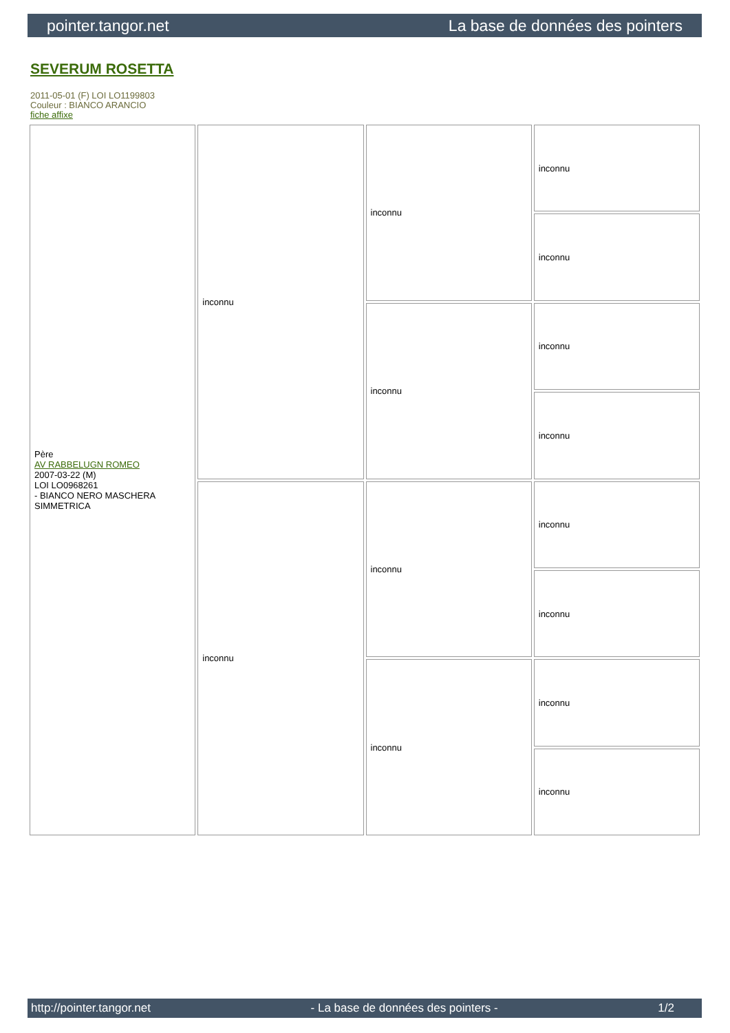pointer.tangor.net La base de données des pointers
SEVERUM ROSETTA
2011-05-01 (F) LOI LO1199803
Couleur : BIANCO ARANCIO
fiche affixe
| Père AV RABBELUGN ROMEO 2007-03-22 (M) LOI LO0968261 - BIANCO NERO MASCHERA SIMMETRICA | inconnu | inconnu | inconnu |
| | | | inconnu |
| | | inconnu | inconnu |
| | | | inconnu |
| | inconnu | inconnu | inconnu |
| | | | inconnu |
| | | inconnu | inconnu |
| | | | inconnu |
http://pointer.tangor.net - La base de données des pointers - 1/2